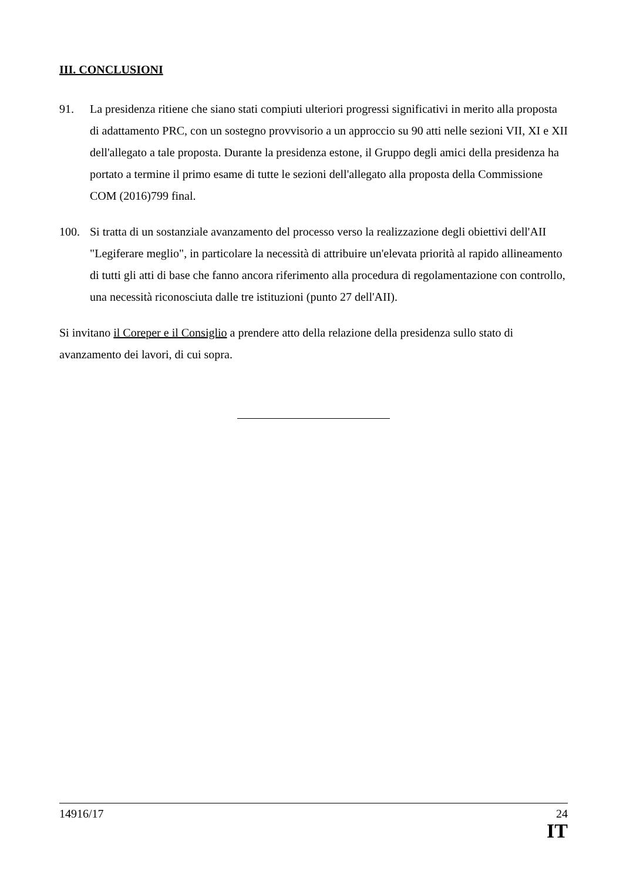III. CONCLUSIONI
91. La presidenza ritiene che siano stati compiuti ulteriori progressi significativi in merito alla proposta di adattamento PRC, con un sostegno provvisorio a un approccio su 90 atti nelle sezioni VII, XI e XII dell'allegato a tale proposta. Durante la presidenza estone, il Gruppo degli amici della presidenza ha portato a termine il primo esame di tutte le sezioni dell'allegato alla proposta della Commissione COM (2016)799 final.
100. Si tratta di un sostanziale avanzamento del processo verso la realizzazione degli obiettivi dell'AII "Legiferare meglio", in particolare la necessità di attribuire un'elevata priorità al rapido allineamento di tutti gli atti di base che fanno ancora riferimento alla procedura di regolamentazione con controllo, una necessità riconosciuta dalle tre istituzioni (punto 27 dell'AII).
Si invitano il Coreper e il Consiglio a prendere atto della relazione della presidenza sullo stato di avanzamento dei lavori, di cui sopra.
14916/17 24
IT